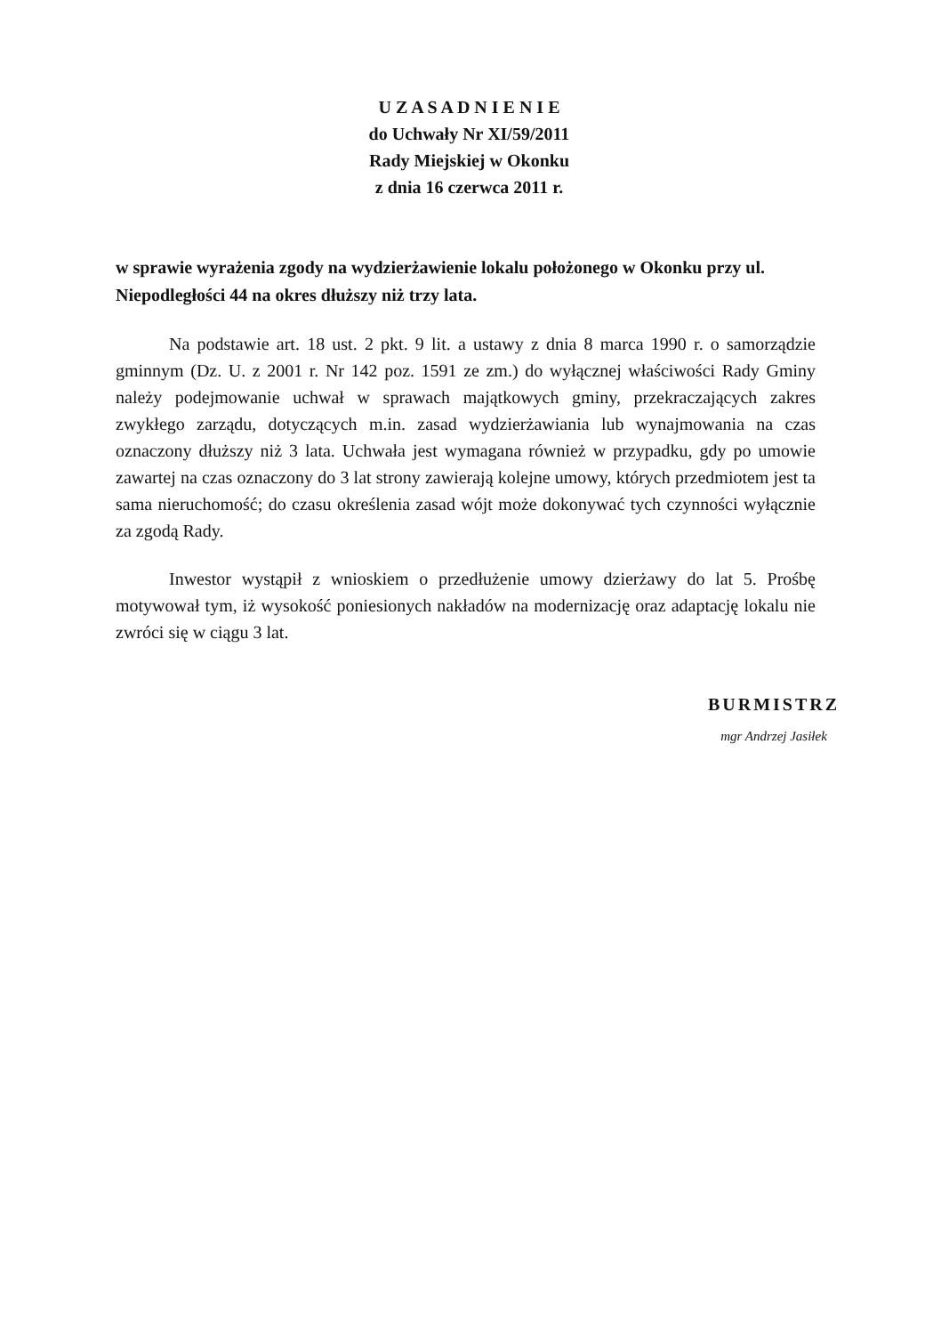U Z A S A D N I E N I E
do Uchwały Nr XI/59/2011
Rady Miejskiej w Okonku
z dnia 16 czerwca 2011 r.
w sprawie wyrażenia zgody na wydzierżawienie lokalu położonego w Okonku przy ul. Niepodległości 44 na okres dłuższy niż trzy lata.
Na podstawie art. 18 ust. 2 pkt. 9 lit. a ustawy z dnia 8 marca 1990 r. o samorządzie gminnym (Dz. U. z 2001 r. Nr 142 poz. 1591 ze zm.) do wyłącznej właściwości Rady Gminy należy podejmowanie uchwał w sprawach majątkowych gminy, przekraczających zakres zwykłego zarządu, dotyczących m.in. zasad wydzierżawiania lub wynajmowania na czas oznaczony dłuższy niż 3 lata. Uchwała jest wymagana również w przypadku, gdy po umowie zawartej na czas oznaczony do 3 lat strony zawierają kolejne umowy, których przedmiotem jest ta sama nieruchomość; do czasu określenia zasad wójt może dokonywać tych czynności wyłącznie za zgodą Rady.
Inwestor wystąpił z wnioskiem o przedłużenie umowy dzierżawy do lat 5. Prośbę motywował tym, iż wysokość poniesionych nakładów na modernizację oraz adaptację lokalu nie zwróci się w ciągu 3 lat.
BURMISTRZ
mgr Andrzej Jasiłek